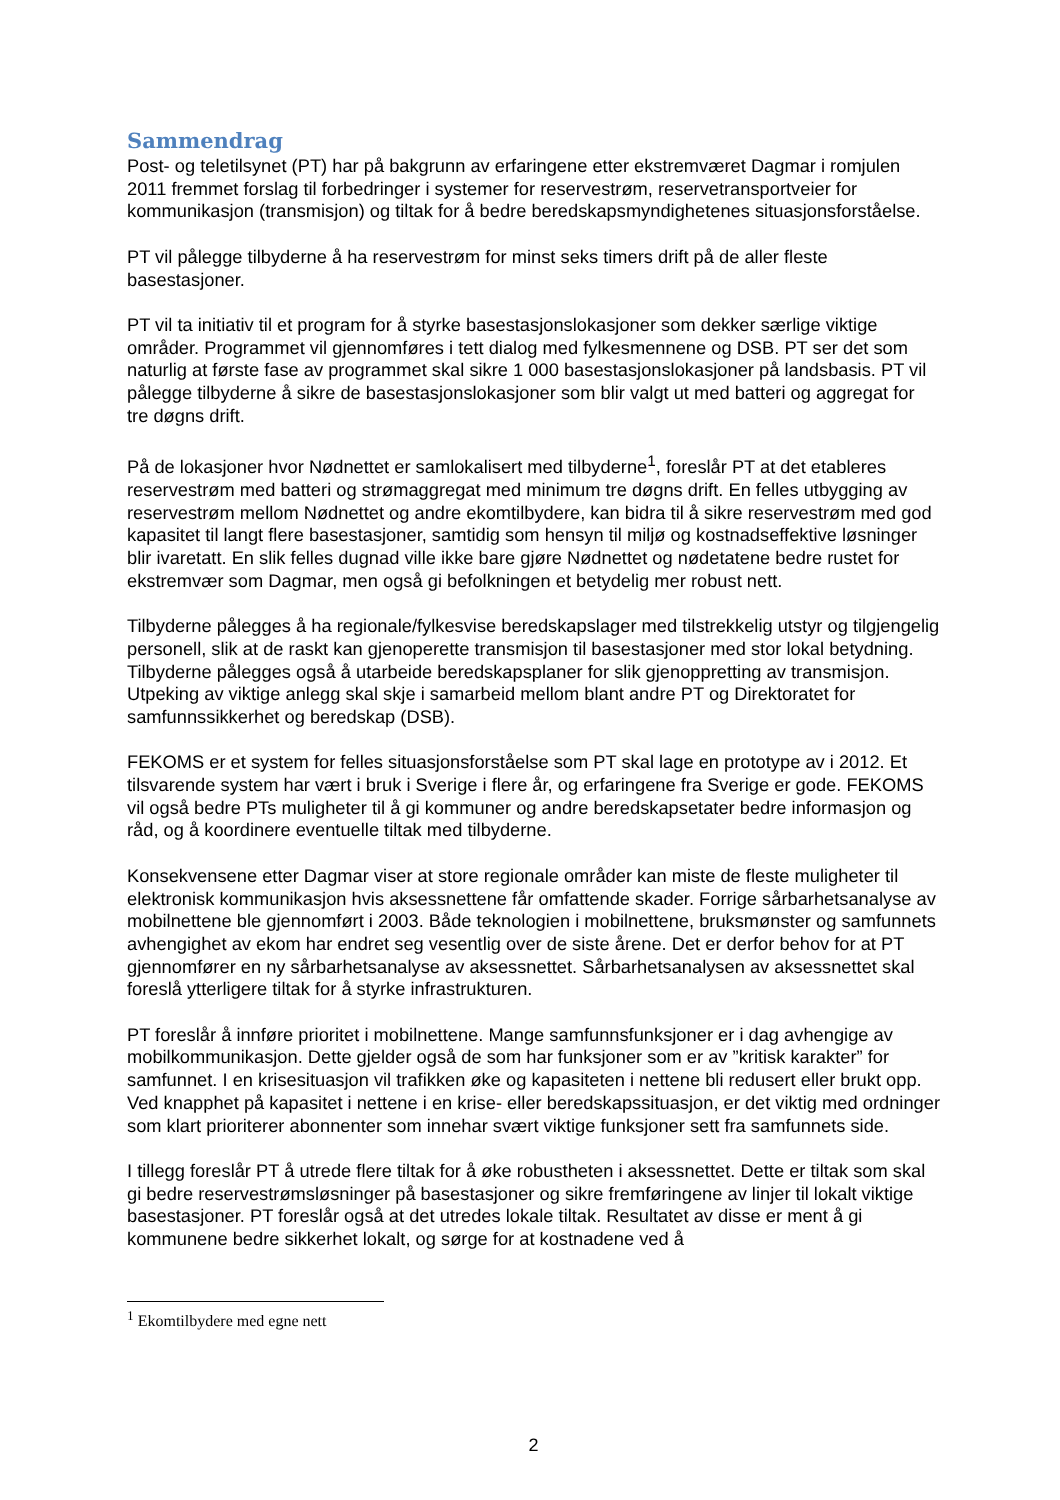Sammendrag
Post- og teletilsynet (PT) har på bakgrunn av erfaringene etter ekstremværet Dagmar i romjulen 2011 fremmet forslag til forbedringer i systemer for reservestrøm, reservetransportveier for kommunikasjon (transmisjon) og tiltak for å bedre beredskapsmyndighetenes situasjonsforståelse.
PT vil pålegge tilbyderne å ha reservestrøm for minst seks timers drift på de aller fleste basestasjoner.
PT vil ta initiativ til et program for å styrke basestasjonslokasjoner som dekker særlige viktige områder. Programmet vil gjennomføres i tett dialog med fylkesmennene og DSB. PT ser det som naturlig at første fase av programmet skal sikre 1 000 basestasjonslokasjoner på landsbasis. PT vil pålegge tilbyderne å sikre de basestasjonslokasjoner som blir valgt ut med batteri og aggregat for tre døgns drift.
På de lokasjoner hvor Nødnettet er samlokalisert med tilbyderne<sup>1</sup>, foreslår PT at det etableres reservestrøm med batteri og strømaggregat med minimum tre døgns drift. En felles utbygging av reservestrøm mellom Nødnettet og andre ekomtilbydere, kan bidra til å sikre reservestrøm med god kapasitet til langt flere basestasjoner, samtidig som hensyn til miljø og kostnadseffektive løsninger blir ivaretatt. En slik felles dugnad ville ikke bare gjøre Nødnettet og nødetatene bedre rustet for ekstremvær som Dagmar, men også gi befolkningen et betydelig mer robust nett.
Tilbyderne pålegges å ha regionale/fylkesvise beredskapslager med tilstrekkelig utstyr og tilgjengelig personell, slik at de raskt kan gjenoperette transmisjon til basestasjoner med stor lokal betydning. Tilbyderne pålegges også å utarbeide beredskapsplaner for slik gjenoppretting av transmisjon. Utpeking av viktige anlegg skal skje i samarbeid mellom blant andre PT og Direktoratet for samfunnssikkerhet og beredskap (DSB).
FEKOMS er et system for felles situasjonsforståelse som PT skal lage en prototype av i 2012. Et tilsvarende system har vært i bruk i Sverige i flere år, og erfaringene fra Sverige er gode. FEKOMS vil også bedre PTs muligheter til å gi kommuner og andre beredskapsetater bedre informasjon og råd, og å koordinere eventuelle tiltak med tilbyderne.
Konsekvensene etter Dagmar viser at store regionale områder kan miste de fleste muligheter til elektronisk kommunikasjon hvis aksessnettene får omfattende skader. Forrige sårbarhetsanalyse av mobilnettene ble gjennomført i 2003. Både teknologien i mobilnettene, bruksmønster og samfunnets avhengighet av ekom har endret seg vesentlig over de siste årene. Det er derfor behov for at PT gjennomfører en ny sårbarhetsanalyse av aksessnettet. Sårbarhetsanalysen av aksessnettet skal foreslå ytterligere tiltak for å styrke infrastrukturen.
PT foreslår å innføre prioritet i mobilnettene. Mange samfunnsfunksjoner er i dag avhengige av mobilkommunikasjon. Dette gjelder også de som har funksjoner som er av ”kritisk karakter” for samfunnet. I en krisesituasjon vil trafikken øke og kapasiteten i nettene bli redusert eller brukt opp. Ved knapphet på kapasitet i nettene i en krise- eller beredskapssituasjon, er det viktig med ordninger som klart prioriterer abonnenter som innehar svært viktige funksjoner sett fra samfunnets side.
I tillegg foreslår PT å utrede flere tiltak for å øke robustheten i aksessnettet. Dette er tiltak som skal gi bedre reservestrømsløsninger på basestasjoner og sikre fremføringene av linjer til lokalt viktige basestasjoner. PT foreslår også at det utredes lokale tiltak. Resultatet av disse er ment å gi kommunene bedre sikkerhet lokalt, og sørge for at kostnadene ved å
<sup>1</sup> Ekomtilbydere med egne nett
2